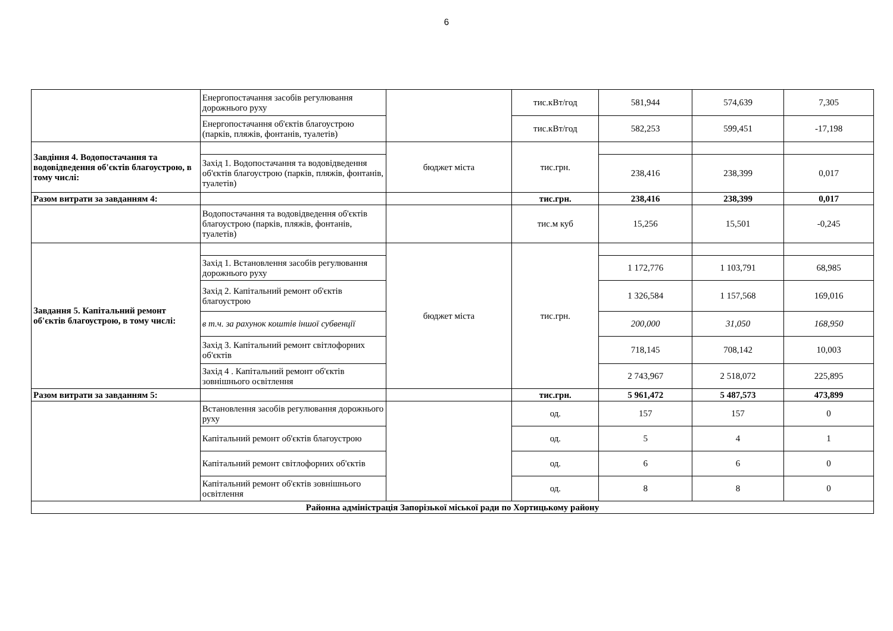6
| | Енергопостачання засобів регулювання дорожнього руху | | тис.кВт/год | 581,944 | 574,639 | 7,305 |
| | Енергопостачання об'єктів благоустрою (парків, пляжів, фонтанів, туалетів) | | тис.кВт/год | 582,253 | 599,451 | -17,198 |
| Завдіння 4. Водопостачання та водовідведення об'єктів благоустрою, в тому числі: | | бюджет міста | тис.грн. | | | |
| | Захід 1. Водопостачання та водовідведення об'єктів благоустрою (парків, пляжів, фонтанів, туалетів) | | | 238,416 | 238,399 | 0,017 |
| Разом витрати за завданням 4: | | | тис.грн. | 238,416 | 238,399 | 0,017 |
| | Водопостачання та водовідведення об'єктів благоустрою (парків, пляжів, фонтанів, туалетів) | | тис.м куб | 15,256 | 15,501 | -0,245 |
| Завдання 5. Капітальний ремонт об'єктів благоустрою, в тому числі: | | бюджет міста | тис.грн. | | | |
| | Захід 1. Встановлення засобів регулювання дорожнього руху | | | 1 172,776 | 1 103,791 | 68,985 |
| | Захід 2. Капітальний ремонт об'єктів благоустрою | | | 1 326,584 | 1 157,568 | 169,016 |
| | в т.ч. за рахунок коштів іншої субвенції | | | 200,000 | 31,050 | 168,950 |
| | Захід 3. Капітальний ремонт світлофорних об'єктів | | | 718,145 | 708,142 | 10,003 |
| | Захід 4 . Капітальний ремонт об'єктів зовнішнього освітлення | | | 2 743,967 | 2 518,072 | 225,895 |
| Разом витрати за завданням 5: | | | тис.грн. | 5 961,472 | 5 487,573 | 473,899 |
| | Встановлення засобів регулювання дорожнього руху | | од. | 157 | 157 | 0 |
| | Капітальний ремонт об'єктів благоустрою | | од. | 5 | 4 | 1 |
| | Капітальний ремонт світлофорних об'єктів | | од. | 6 | 6 | 0 |
| | Капітальний ремонт об'єктів зовнішнього освітлення | | од. | 8 | 8 | 0 |
| Районна адміністрація Запорізької міської ради по Хортицькому району | | | | | | |